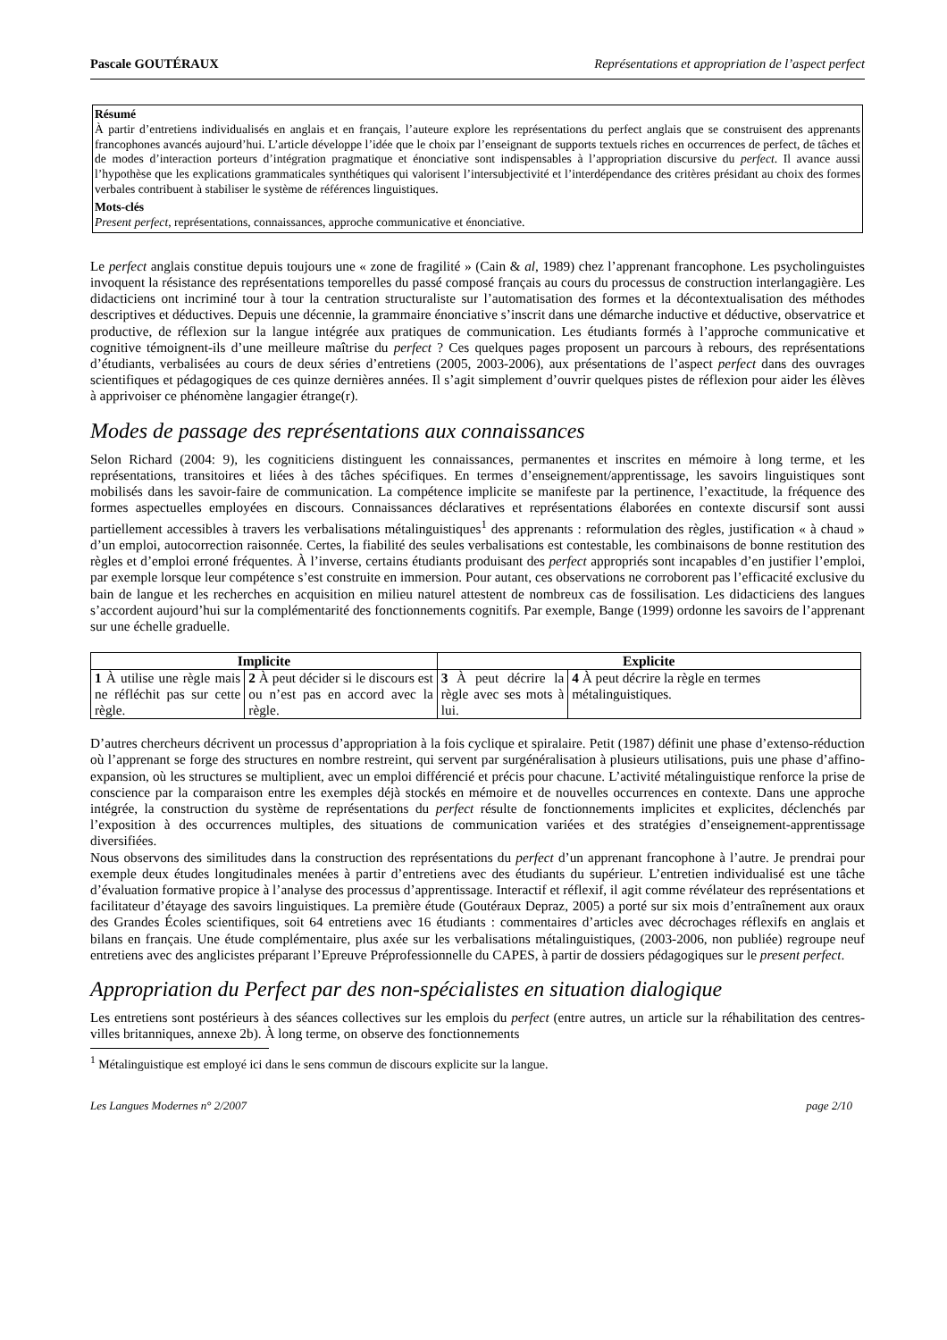Pascale GOUTÉRAUX Représentations et appropriation de l’aspect perfect
Résumé
À partir d’entretiens individualisés en anglais et en français, l’auteure explore les représentations du perfect anglais que se construisent des apprenants francophones avancés aujourd’hui. L’article développe l’idée que le choix par l’enseignant de supports textuels riches en occurrences de perfect, de tâches et de modes d’interaction porteurs d’intégration pragmatique et énonciative sont indispensables à l’appropriation discursive du perfect. Il avance aussi l’hypothèse que les explications grammaticales synthétiques qui valorisent l’intersubjectivité et l’interdépendance des critères présidant au choix des formes verbales contribuent à stabiliser le système de références linguistiques.
Mots-clés
Present perfect, représentations, connaissances, approche communicative et énonciative.
Le perfect anglais constitue depuis toujours une « zone de fragilité » (Cain & al, 1989) chez l’apprenant francophone. Les psycholinguistes invoquent la résistance des représentations temporelles du passé composé français au cours du processus de construction interlangagière. Les didacticiens ont incriminé tour à tour la centration structuraliste sur l’automatisation des formes et la décontextualisation des méthodes descriptives et déductives. Depuis une décennie, la grammaire énonciative s’inscrit dans une démarche inductive et déductive, observatrice et productive, de réflexion sur la langue intégrée aux pratiques de communication. Les étudiants formés à l’approche communicative et cognitive témoignent-ils d’une meilleure maîtrise du perfect ? Ces quelques pages proposent un parcours à rebours, des représentations d’étudiants, verbalisées au cours de deux séries d’entretiens (2005, 2003-2006), aux présentations de l’aspect perfect dans des ouvrages scientifiques et pédagogiques de ces quinze dernières années. Il s’agit simplement d’ouvrir quelques pistes de réflexion pour aider les élèves à apprivoiser ce phénomène langagier étrange(r).
Modes de passage des représentations aux connaissances
Selon Richard (2004: 9), les cogniticiens distinguent les connaissances, permanentes et inscrites en mémoire à long terme, et les représentations, transitoires et liées à des tâches spécifiques. En termes d’enseignement/apprentissage, les savoirs linguistiques sont mobilisés dans les savoir-faire de communication. La compétence implicite se manifeste par la pertinence, l’exactitude, la fréquence des formes aspectuelles employées en discours. Connaissances déclaratives et représentations élaborées en contexte discursif sont aussi partiellement accessibles à travers les verbalisations métalinguistiques<sup>1</sup> des apprenants : reformulation des règles, justification « à chaud » d’un emploi, autocorrection raisonnée. Certes, la fiabilité des seules verbalisations est contestable, les combinaisons de bonne restitution des règles et d’emploi erroné fréquentes. À l’inverse, certains étudiants produisant des perfect appropriés sont incapables d’en justifier l’emploi, par exemple lorsque leur compétence s’est construite en immersion. Pour autant, ces observations ne corroborent pas l’efficacité exclusive du bain de langue et les recherches en acquisition en milieu naturel attestent de nombreux cas de fossilisation. Les didacticiens des langues s’accordent aujourd’hui sur la complémentarité des fonctionnements cognitifs. Par exemple, Bange (1999) ordonne les savoirs de l’apprenant sur une échelle graduelle.
| Implicite | | Explicite | |
| --- | --- | --- | --- |
| 1 À utilise une règle mais ne réfléchit pas sur cette règle. | 2 À peut décider si le discours est ou n’est pas en accord avec la règle. | 3 À peut décrire la règle avec ses mots à lui. | 4 À peut décrire la règle en termes métalinguistiques. |
D’autres chercheurs décrivent un processus d’appropriation à la fois cyclique et spiralaire. Petit (1987) définit une phase d’extenso-réduction où l’apprenant se forge des structures en nombre restreint, qui servent par surgénéralisation à plusieurs utilisations, puis une phase d’affino-expansion, où les structures se multiplient, avec un emploi différencié et précis pour chacune. L’activité métalinguistique renforce la prise de conscience par la comparaison entre les exemples déjà stockés en mémoire et de nouvelles occurrences en contexte. Dans une approche intégrée, la construction du système de représentations du perfect résulte de fonctionnements implicites et explicites, déclenchés par l’exposition à des occurrences multiples, des situations de communication variées et des stratégies d’enseignement-apprentissage diversifiées.
Nous observons des similitudes dans la construction des représentations du perfect d’un apprenant francophone à l’autre. Je prendrai pour exemple deux études longitudinales menées à partir d’entretiens avec des étudiants du supérieur. L’entretien individualisé est une tâche d’évaluation formative propice à l’analyse des processus d’apprentissage. Interactif et réflexif, il agit comme révélateur des représentations et facilitateur d’étayage des savoirs linguistiques. La première étude (Goutéraux Depraz, 2005) a porté sur six mois d’entraînement aux oraux des Grandes Écoles scientifiques, soit 64 entretiens avec 16 étudiants : commentaires d’articles avec décrochages réflexifs en anglais et bilans en français. Une étude complémentaire, plus axée sur les verbalisations métalinguistiques, (2003-2006, non publiée) regroupe neuf entretiens avec des anglicistes préparant l’Epreuve Préprofessionnelle du CAPES, à partir de dossiers pédagogiques sur le present perfect.
Appropriation du Perfect par des non-spécialistes en situation dialogique
Les entretiens sont postérieurs à des séances collectives sur les emplois du perfect (entre autres, un article sur la réhabilitation des centres-villes britanniques, annexe 2b). À long terme, on observe des fonctionnements
<sup>1</sup> Métalinguistique est employé ici dans le sens commun de discours explicite sur la langue.
Les Langues Modernes n° 2/2007 page 2/10